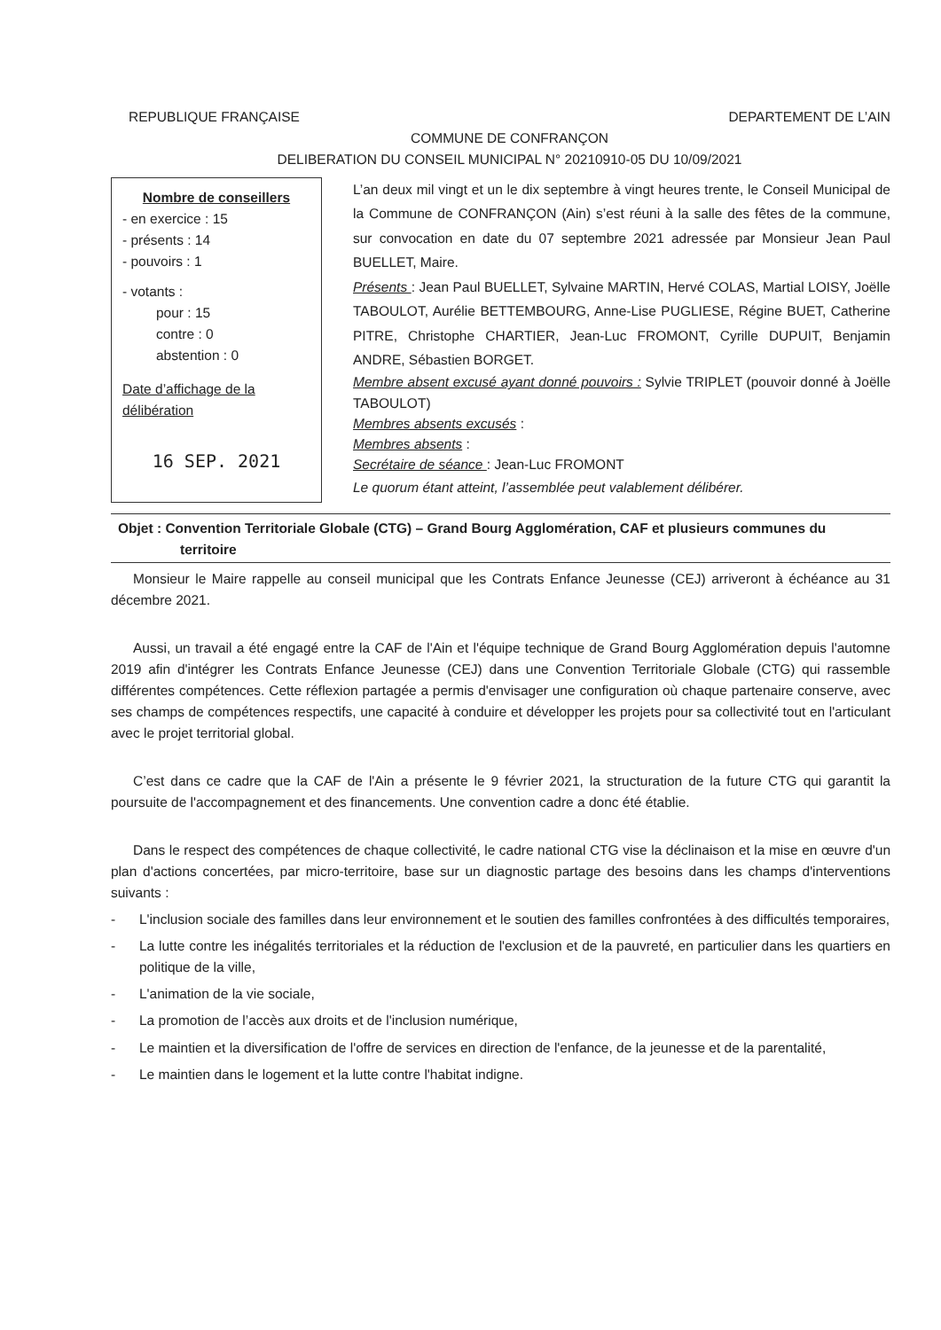REPUBLIQUE FRANÇAISE DEPARTEMENT DE L’AIN
COMMUNE DE CONFRANÇON
DELIBERATION DU CONSEIL MUNICIPAL N° 20210910-05 DU 10/09/2021
Nombre de conseillers
- en exercice : 15
- présents : 14
- pouvoirs : 1
- votants :
pour : 15
contre : 0
abstention : 0
Date d’affichage de la délibération
16 SEP. 2021
L’an deux mil vingt et un le dix septembre à vingt heures trente, le Conseil Municipal de la Commune de CONFRANÇON (Ain) s’est réuni à la salle des fêtes de la commune, sur convocation en date du 07 septembre 2021 adressée par Monsieur Jean Paul BUELLET, Maire.
Présents : Jean Paul BUELLET, Sylvaine MARTIN, Hervé COLAS, Martial LOISY, Joëlle TABOULOT, Aurélie BETTEMBOURG, Anne-Lise PUGLIESE, Régine BUET, Catherine PITRE, Christophe CHARTIER, Jean-Luc FROMONT, Cyrille DUPUIT, Benjamin ANDRE, Sébastien BORGET.
Membre absent excusé ayant donné pouvoirs : Sylvie TRIPLET (pouvoir donné à Joëlle TABOULOT)
Membres absents excusés :
Membres absents :
Secrétaire de séance : Jean-Luc FROMONT
Le quorum étant atteint, l’assemblée peut valablement délibérer.
Objet : Convention Territoriale Globale (CTG) – Grand Bourg Agglomération, CAF et plusieurs communes du
territoire
Monsieur le Maire rappelle au conseil municipal que les Contrats Enfance Jeunesse (CEJ) arriveront à échéance au 31 décembre 2021.
Aussi, un travail a été engagé entre la CAF de l'Ain et l'équipe technique de Grand Bourg Agglomération depuis l'automne 2019 afin d'intégrer les Contrats Enfance Jeunesse (CEJ) dans une Convention Territoriale Globale (CTG) qui rassemble différentes compétences. Cette réflexion partagée a permis d'envisager une configuration où chaque partenaire conserve, avec ses champs de compétences respectifs, une capacité à conduire et développer les projets pour sa collectivité tout en l'articulant avec le projet territorial global.
C’est dans ce cadre que la CAF de l'Ain a présente le 9 février 2021, la structuration de la future CTG qui garantit la poursuite de l'accompagnement et des financements. Une convention cadre a donc été établie.
Dans le respect des compétences de chaque collectivité, le cadre national CTG vise la déclinaison et la mise en œuvre d'un plan d'actions concertées, par micro-territoire, base sur un diagnostic partage des besoins dans les champs d'interventions suivants :
- L'inclusion sociale des familles dans leur environnement et le soutien des familles confrontées à des difficultés temporaires,
- La lutte contre les inégalités territoriales et la réduction de l'exclusion et de la pauvreté, en particulier dans les quartiers en politique de la ville,
- L'animation de la vie sociale,
- La promotion de l’accès aux droits et de l'inclusion numérique,
- Le maintien et la diversification de l'offre de services en direction de l'enfance, de la jeunesse et de la parentalité,
- Le maintien dans le logement et la lutte contre l'habitat indigne.